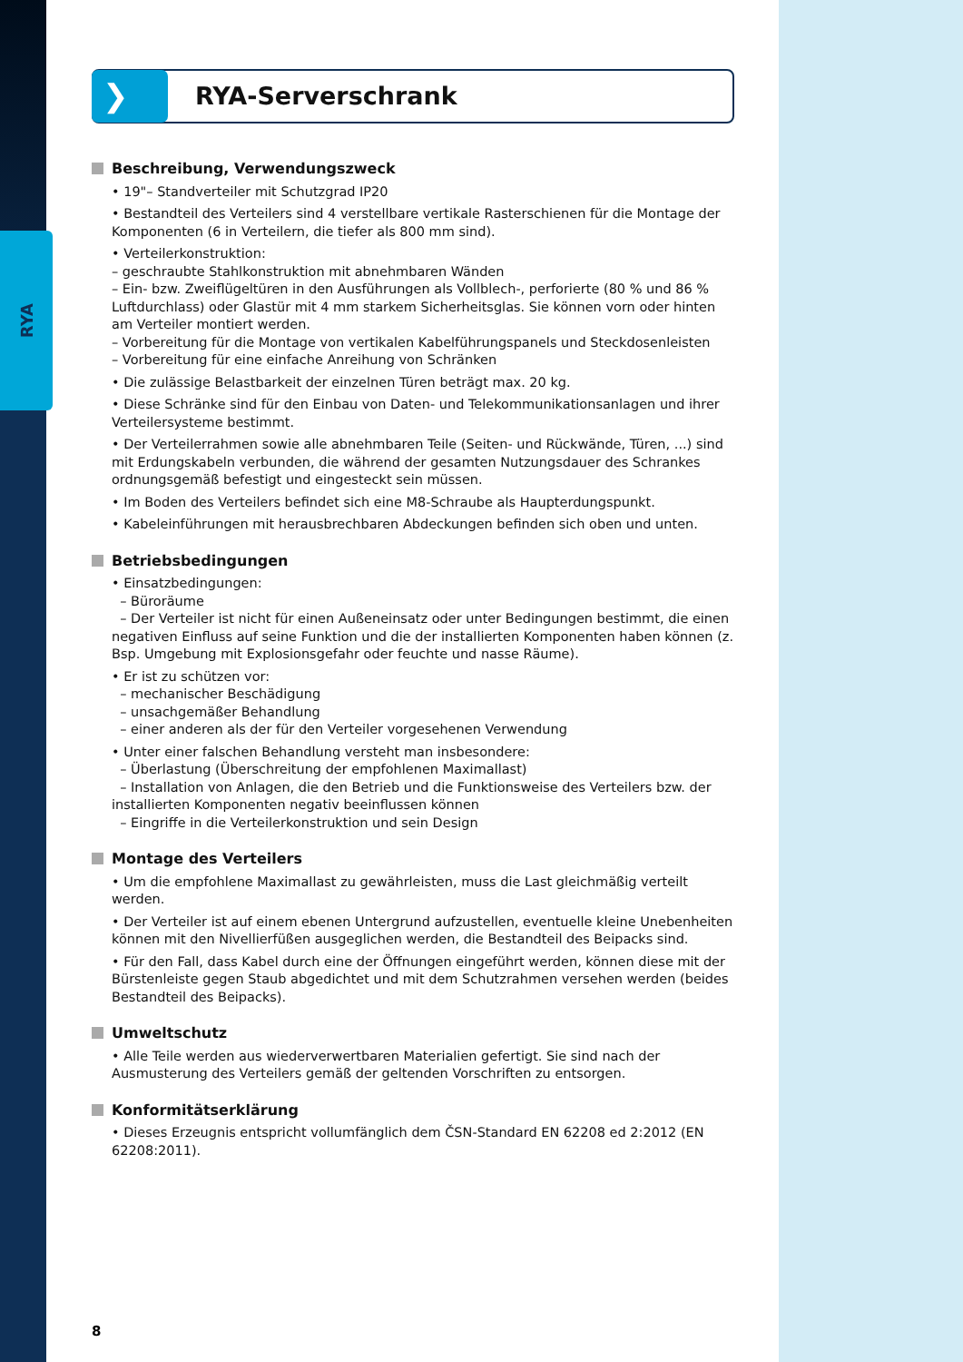RYA
❯
RYA-Serverschrank
Beschreibung, Verwendungszweck
• 19"– Standverteiler mit Schutzgrad IP20
• Bestandteil des Verteilers sind 4 verstellbare vertikale Rasterschienen für die Montage der Komponenten (6 in Verteilern, die tiefer als 800 mm sind).
• Verteilerkonstruktion:
– geschraubte Stahlkonstruktion mit abnehmbaren Wänden
– Ein- bzw. Zweiflügeltüren in den Ausführungen als Vollblech-, perforierte (80 % und 86 % Luftdurchlass) oder Glastür mit 4 mm starkem Sicherheitsglas. Sie können vorn oder hinten am Verteiler montiert werden.
– Vorbereitung für die Montage von vertikalen Kabelführungspanels und Steckdosenleisten
– Vorbereitung für eine einfache Anreihung von Schränken
• Die zulässige Belastbarkeit der einzelnen Türen beträgt max. 20 kg.
• Diese Schränke sind für den Einbau von Daten- und Telekommunikationsanlagen und ihrer Verteilersysteme bestimmt.
• Der Verteilerrahmen sowie alle abnehmbaren Teile (Seiten- und Rückwände, Türen, ...) sind mit Erdungskabeln verbunden, die während der gesamten Nutzungsdauer des Schrankes ordnungsgemäß befestigt und eingesteckt sein müssen.
• Im Boden des Verteilers befindet sich eine M8-Schraube als Haupterdungspunkt.
• Kabeleinführungen mit herausbrechbaren Abdeckungen befinden sich oben und unten.
Betriebsbedingungen
• Einsatzbedingungen:
– Büroräume
– Der Verteiler ist nicht für einen Außeneinsatz oder unter Bedingungen bestimmt, die einen negativen Einfluss auf seine Funktion und die der installierten Komponenten haben können (z. Bsp. Umgebung mit Explosionsgefahr oder feuchte und nasse Räume).
• Er ist zu schützen vor:
– mechanischer Beschädigung
– unsachgemäßer Behandlung
– einer anderen als der für den Verteiler vorgesehenen Verwendung
• Unter einer falschen Behandlung versteht man insbesondere:
– Überlastung (Überschreitung der empfohlenen Maximallast)
– Installation von Anlagen, die den Betrieb und die Funktionsweise des Verteilers bzw. der installierten Komponenten negativ beeinflussen können
– Eingriffe in die Verteilerkonstruktion und sein Design
Montage des Verteilers
• Um die empfohlene Maximallast zu gewährleisten, muss die Last gleichmäßig verteilt werden.
• Der Verteiler ist auf einem ebenen Untergrund aufzustellen, eventuelle kleine Unebenheiten können mit den Nivellierfüßen ausgeglichen werden, die Bestandteil des Beipacks sind.
• Für den Fall, dass Kabel durch eine der Öffnungen eingeführt werden, können diese mit der Bürstenleiste gegen Staub abgedichtet und mit dem Schutzrahmen versehen werden (beides Bestandteil des Beipacks).
Umweltschutz
• Alle Teile werden aus wiederverwertbaren Materialien gefertigt. Sie sind nach der Ausmusterung des Verteilers gemäß der geltenden Vorschriften zu entsorgen.
Konformitätserklärung
• Dieses Erzeugnis entspricht vollumfänglich dem ČSN-Standard EN 62208 ed 2:2012 (EN 62208:2011).
8